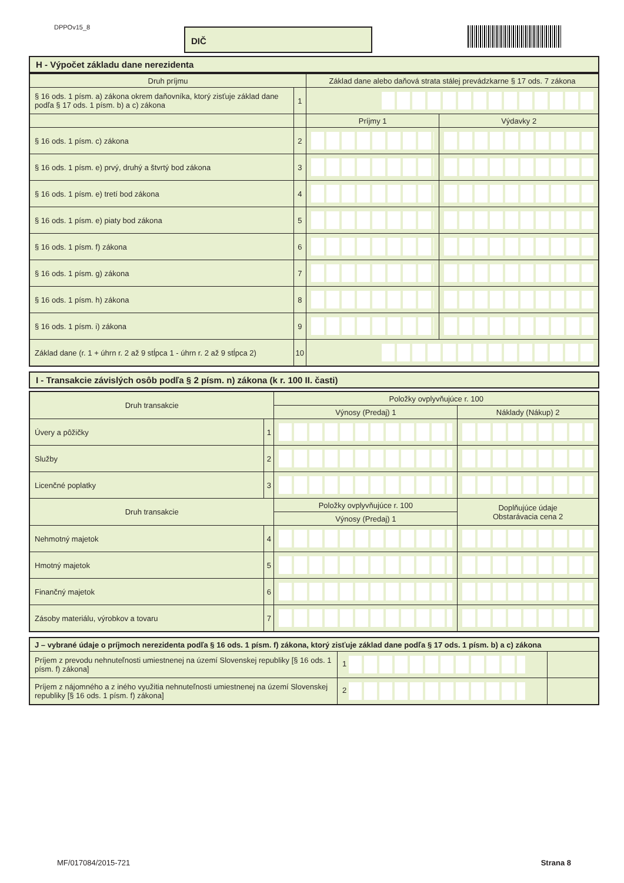DPPOv15_8 DIČ
H - Výpočet základu dane nerezidenta
| Druh príjmu | | Základ dane alebo daňová strata stálej prevádzkarne § 17 ods. 7 zákona | |
| --- | --- | --- | --- |
| § 16 ods. 1 písm. a) zákona okrem daňovníka, ktorý zisťuje základ dane podľa § 17 ods. 1 písm. b) a c) zákona | 1 | | |
| | | Príjmy 1 | Výdavky 2 |
| § 16 ods. 1 písm. c) zákona | 2 | | |
| § 16 ods. 1 písm. e) prvý, druhý a štvrtý bod zákona | 3 | | |
| § 16 ods. 1 písm. e) tretí bod zákona | 4 | | |
| § 16 ods. 1 písm. e) piaty bod zákona | 5 | | |
| § 16 ods. 1 písm. f) zákona | 6 | | |
| § 16 ods. 1 písm. g) zákona | 7 | | |
| § 16 ods. 1 písm. h) zákona | 8 | | |
| § 16 ods. 1 písm. i) zákona | 9 | | |
| Základ dane (r. 1 + úhrn r. 2 až 9 stĺpca 1 - úhrn r. 2 až 9 stĺpca 2) | 10 | | |
I - Transakcie závislých osôb podľa § 2 písm. n) zákona (k r. 100 II. časti)
| Druh transakcie | | Položky ovplyvňujúce r. 100 | |
| --- | --- | --- | --- |
| | | Výnosy (Predaj) 1 | Náklady (Nákup) 2 |
| Úvery a pôžičky | 1 | | |
| Služby | 2 | | |
| Licenčné poplatky | 3 | | |
| Druh transakcie | | Položky ovplyvňujúce r. 100 | Doplňujúce údaje Obstarávacia cena 2 |
| | | Výnosy (Predaj) 1 | |
| Nehmotný majetok | 4 | | |
| Hmotný majetok | 5 | | |
| Finančný majetok | 6 | | |
| Zásoby materiálu, výrobkov a tovaru | 7 | | |
| J – vybrané údaje o príjmoch nerezidenta podľa § 16 ods. 1 písm. f) zákona, ktorý zisťuje základ dane podľa § 17 ods. 1 písm. b) a c) zákona | | |
| --- | --- | --- |
| Príjem z prevodu nehnuteľnosti umiestnenej na území Slovenskej republiky [§ 16 ods. 1 písm. f) zákona] | 1 | |
| Príjem z nájomného a z iného využitia nehnuteľnosti umiestnenej na území Slovenskej republiky [§ 16 ods. 1 písm. f) zákona] | 2 | |
MF/017084/2015-721 Strana 8